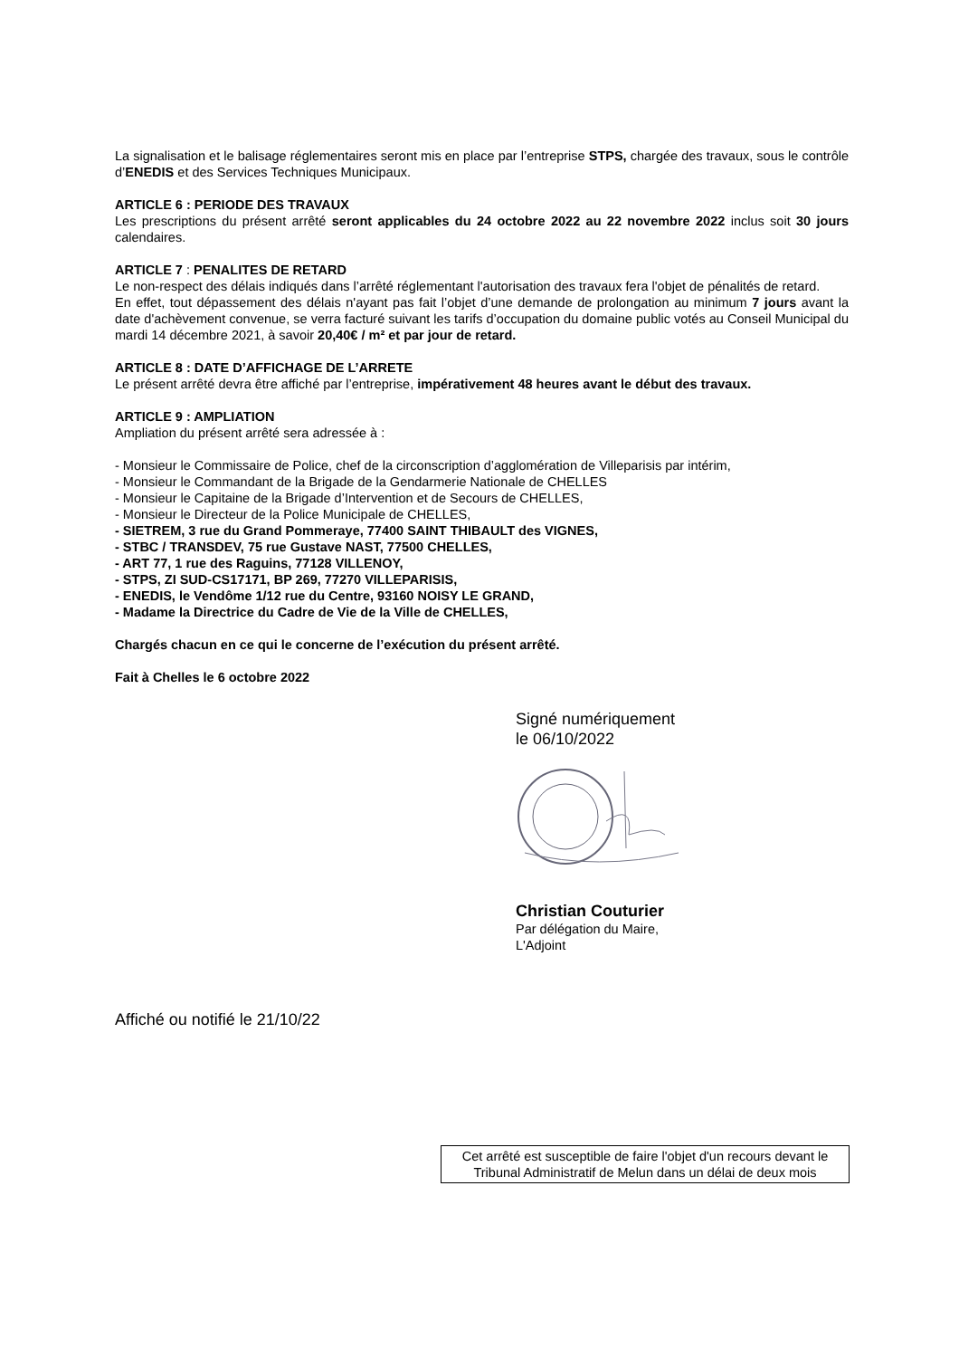La signalisation et le balisage réglementaires seront mis en place par l’entreprise STPS, chargée des travaux, sous le contrôle d’ENEDIS et des Services Techniques Municipaux.
ARTICLE 6 : PERIODE DES TRAVAUX
Les prescriptions du présent arrêté seront applicables du 24 octobre 2022 au 22 novembre 2022 inclus soit 30 jours calendaires.
ARTICLE 7 : PENALITES DE RETARD
Le non-respect des délais indiqués dans l’arrêté réglementant l'autorisation des travaux fera l'objet de pénalités de retard.
En effet, tout dépassement des délais n'ayant pas fait l’objet d’une demande de prolongation au minimum 7 jours avant la date d'achèvement convenue, se verra facturé suivant les tarifs d’occupation du domaine public votés au Conseil Municipal du mardi 14 décembre 2021, à savoir 20,40€ / m² et par jour de retard.
ARTICLE 8 : DATE D’AFFICHAGE DE L’ARRETE
Le présent arrêté devra être affiché par l’entreprise, impérativement 48 heures avant le début des travaux.
ARTICLE 9 : AMPLIATION
Ampliation du présent arrêté sera adressée à :
- Monsieur le Commissaire de Police, chef de la circonscription d’agglomération de Villeparisis par intérim,
- Monsieur le Commandant de la Brigade de la Gendarmerie Nationale de CHELLES
- Monsieur le Capitaine de la Brigade d’Intervention et de Secours de CHELLES,
- Monsieur le Directeur de la Police Municipale de CHELLES,
- SIETREM, 3 rue du Grand Pommeraye, 77400 SAINT THIBAULT des VIGNES,
- STBC / TRANSDEV, 75 rue Gustave NAST, 77500 CHELLES,
- ART 77, 1 rue des Raguins, 77128 VILLENOY,
- STPS, ZI SUD-CS17171, BP 269, 77270 VILLEPARISIS,
- ENEDIS, le Vendôme 1/12 rue du Centre, 93160 NOISY LE GRAND,
- Madame la Directrice du Cadre de Vie de la Ville de CHELLES,
Chargés chacun en ce qui le concerne de l’exécution du présent arrêté.
Fait à Chelles le 6 octobre 2022
Signé numériquement
le 06/10/2022
Christian Couturier
Par délégation du Maire,
L'Adjoint
Affiché ou notifié le 21/10/22
Cet arrêté est susceptible de faire l'objet d'un recours devant le Tribunal Administratif de Melun dans un délai de deux mois